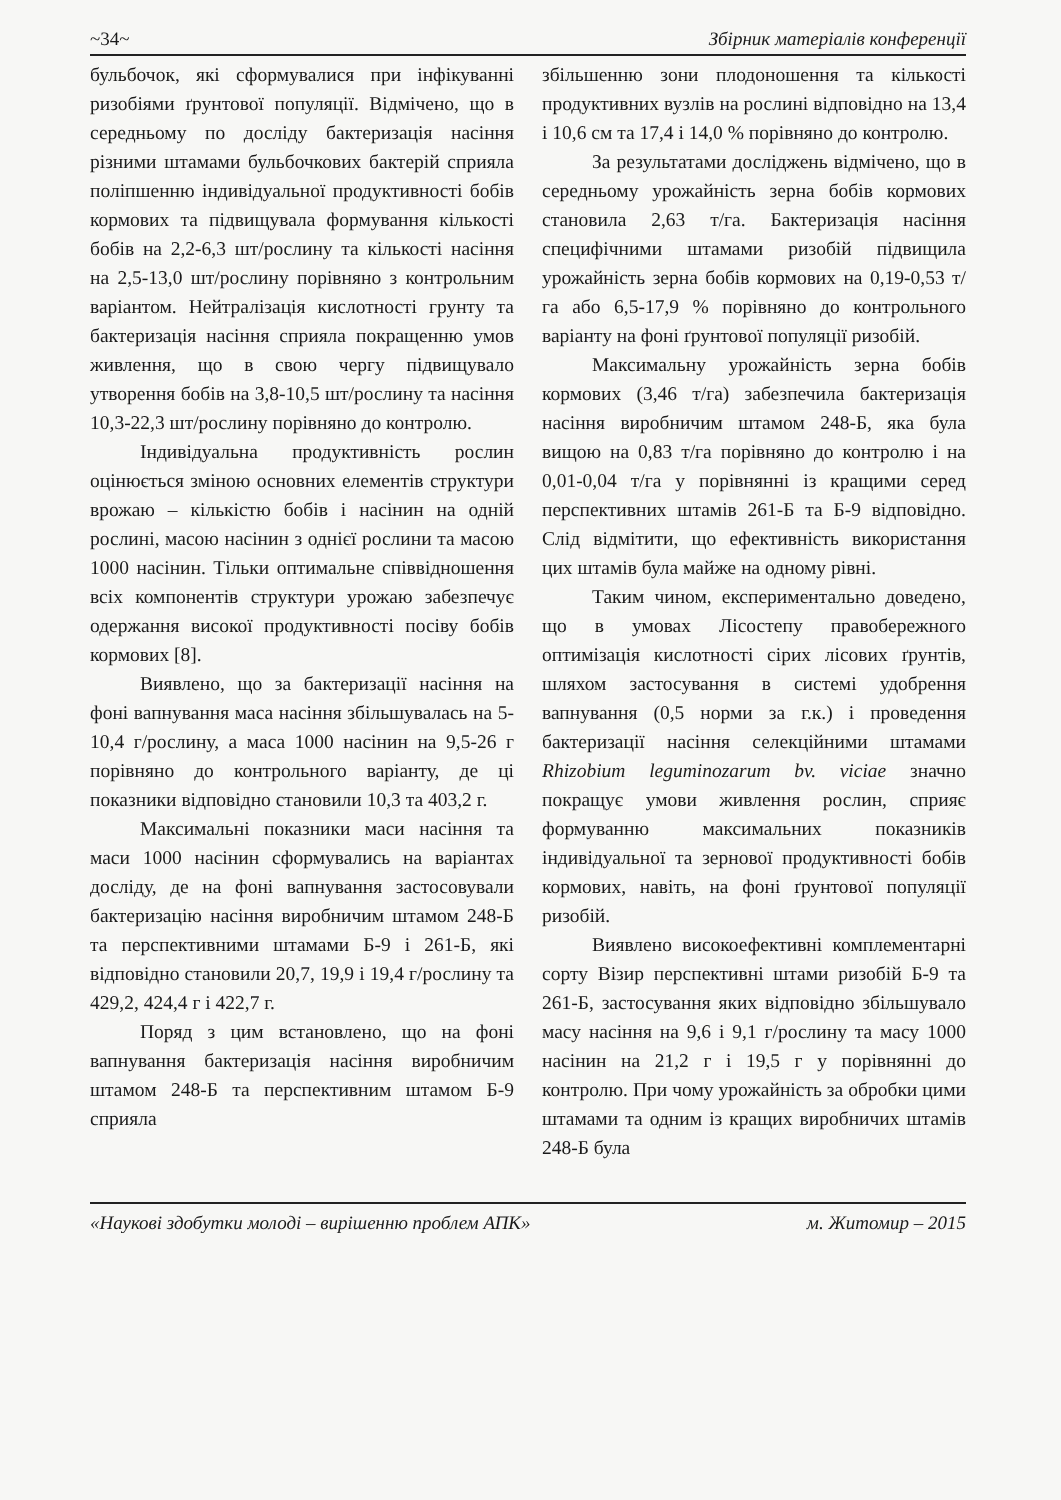~34~ Збірник матеріалів конференції
бульбочок, які сформувалися при інфікуванні ризобіями ґрунтової популяції. Відмічено, що в середньому по досліду бактеризація насіння різними штамами бульбочкових бактерій сприяла поліпшенню індивідуальної продуктивності бобів кормових та підвищувала формування кількості бобів на 2,2-6,3 шт/рослину та кількості насіння на 2,5-13,0 шт/рослину порівняно з контрольним варіантом. Нейтралізація кислотності грунту та бактеризація насіння сприяла покращенню умов живлення, що в свою чергу підвищувало утворення бобів на 3,8-10,5 шт/рослину та насіння 10,3-22,3 шт/рослину порівняно до контролю.
Індивідуальна продуктивність рослин оцінюється зміною основних елементів структури врожаю – кількістю бобів і насінин на одній рослині, масою насінин з однієї рослини та масою 1000 насінин. Тільки оптимальне співвідношення всіх компонентів структури урожаю забезпечує одержання високої продуктивності посіву бобів кормових [8].
Виявлено, що за бактеризації насіння на фоні вапнування маса насіння збільшувалась на 5-10,4 г/рослину, а маса 1000 насінин на 9,5-26 г порівняно до контрольного варіанту, де ці показники відповідно становили 10,3 та 403,2 г.
Максимальні показники маси насіння та маси 1000 насінин сформувались на варіантах досліду, де на фоні вапнування застосовували бактеризацію насіння виробничим штамом 248-Б та перспективними штамами Б-9 і 261-Б, які відповідно становили 20,7, 19,9 і 19,4 г/рослину та 429,2, 424,4 г і 422,7 г.
Поряд з цим встановлено, що на фоні вапнування бактеризація насіння виробничим штамом 248-Б та перспективним штамом Б-9 сприяла
збільшенню зони плодоношення та кількості продуктивних вузлів на рослині відповідно на 13,4 і 10,6 см та 17,4 і 14,0 % порівняно до контролю.
За результатами досліджень відмічено, що в середньому урожайність зерна бобів кормових становила 2,63 т/га. Бактеризація насіння специфічними штамами ризобій підвищила урожайність зерна бобів кормових на 0,19-0,53 т/га або 6,5-17,9 % порівняно до контрольного варіанту на фоні ґрунтової популяції ризобій.
Максимальну урожайність зерна бобів кормових (3,46 т/га) забезпечила бактеризація насіння виробничим штамом 248-Б, яка була вищою на 0,83 т/га порівняно до контролю і на 0,01-0,04 т/га у порівнянні із кращими серед перспективних штамів 261-Б та Б-9 відповідно. Слід відмітити, що ефективність використання цих штамів була майже на одному рівні.
Таким чином, експериментально доведено, що в умовах Лісостепу правобережного оптимізація кислотності сірих лісових ґрунтів, шляхом застосування в системі удобрення вапнування (0,5 норми за г.к.) і проведення бактеризації насіння селекційними штамами Rhizobium leguminozarum bv. viciae значно покращує умови живлення рослин, сприяє формуванню максимальних показників індивідуальної та зернової продуктивності бобів кормових, навіть, на фоні ґрунтової популяції ризобій.
Виявлено високоефективні комплементарні сорту Візир перспективні штами ризобій Б-9 та 261-Б, застосування яких відповідно збільшувало масу насіння на 9,6 і 9,1 г/рослину та масу 1000 насінин на 21,2 г і 19,5 г у порівнянні до контролю. При чому урожайність за обробки цими штамами та одним із кращих виробничих штамів 248-Б була
«Наукові здобутки молоді – вирішенню проблем АПК» м. Житомир – 2015